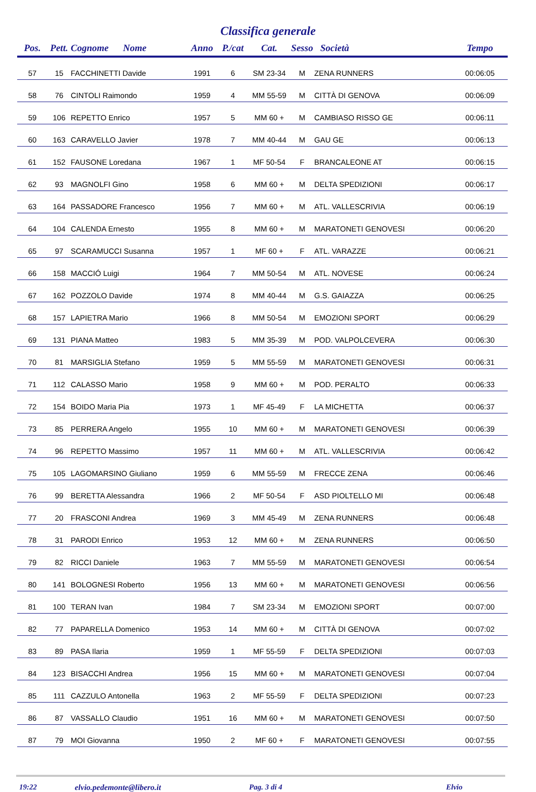Classifica generale
| Pos. | Pett. | Cognome Nome | Anno | P./cat | Cat. | Sesso | Società | Tempo |
| --- | --- | --- | --- | --- | --- | --- | --- | --- |
| 57 | 15 | FACCHINETTI Davide | 1991 | 6 | SM 23-34 | M | ZENA RUNNERS | 00:06:05 |
| 58 | 76 | CINTOLI Raimondo | 1959 | 4 | MM 55-59 | M | CITTÀ DI GENOVA | 00:06:09 |
| 59 | 106 | REPETTO Enrico | 1957 | 5 | MM 60 + | M | CAMBIASO RISSO GE | 00:06:11 |
| 60 | 163 | CARAVELLO Javier | 1978 | 7 | MM 40-44 | M | GAU GE | 00:06:13 |
| 61 | 152 | FAUSONE Loredana | 1967 | 1 | MF 50-54 | F | BRANCALEONE AT | 00:06:15 |
| 62 | 93 | MAGNOLFI Gino | 1958 | 6 | MM 60 + | M | DELTA SPEDIZIONI | 00:06:17 |
| 63 | 164 | PASSADORE Francesco | 1956 | 7 | MM 60 + | M | ATL. VALLESCRIVIA | 00:06:19 |
| 64 | 104 | CALENDA Ernesto | 1955 | 8 | MM 60 + | M | MARATONETI GENOVESI | 00:06:20 |
| 65 | 97 | SCARAMUCCI Susanna | 1957 | 1 | MF 60 + | F | ATL. VARAZZE | 00:06:21 |
| 66 | 158 | MACCIÓ Luigi | 1964 | 7 | MM 50-54 | M | ATL. NOVESE | 00:06:24 |
| 67 | 162 | POZZOLO Davide | 1974 | 8 | MM 40-44 | M | G.S. GAIAZZA | 00:06:25 |
| 68 | 157 | LAPIETRA Mario | 1966 | 8 | MM 50-54 | M | EMOZIONI SPORT | 00:06:29 |
| 69 | 131 | PIANA Matteo | 1983 | 5 | MM 35-39 | M | POD. VALPOLCEVERA | 00:06:30 |
| 70 | 81 | MARSIGLIA Stefano | 1959 | 5 | MM 55-59 | M | MARATONETI GENOVESI | 00:06:31 |
| 71 | 112 | CALASSO Mario | 1958 | 9 | MM 60 + | M | POD. PERALTO | 00:06:33 |
| 72 | 154 | BOIDO Maria Pia | 1973 | 1 | MF 45-49 | F | LA MICHETTA | 00:06:37 |
| 73 | 85 | PERRERA Angelo | 1955 | 10 | MM 60 + | M | MARATONETI GENOVESI | 00:06:39 |
| 74 | 96 | REPETTO Massimo | 1957 | 11 | MM 60 + | M | ATL. VALLESCRIVIA | 00:06:42 |
| 75 | 105 | LAGOMARSINO Giuliano | 1959 | 6 | MM 55-59 | M | FRECCE ZENA | 00:06:46 |
| 76 | 99 | BERETTA Alessandra | 1966 | 2 | MF 50-54 | F | ASD PIOLTELLO MI | 00:06:48 |
| 77 | 20 | FRASCONI Andrea | 1969 | 3 | MM 45-49 | M | ZENA RUNNERS | 00:06:48 |
| 78 | 31 | PARODI Enrico | 1953 | 12 | MM 60 + | M | ZENA RUNNERS | 00:06:50 |
| 79 | 82 | RICCI Daniele | 1963 | 7 | MM 55-59 | M | MARATONETI GENOVESI | 00:06:54 |
| 80 | 141 | BOLOGNESI Roberto | 1956 | 13 | MM 60 + | M | MARATONETI GENOVESI | 00:06:56 |
| 81 | 100 | TERAN Ivan | 1984 | 7 | SM 23-34 | M | EMOZIONI SPORT | 00:07:00 |
| 82 | 77 | PAPARELLA Domenico | 1953 | 14 | MM 60 + | M | CITTÀ DI GENOVA | 00:07:02 |
| 83 | 89 | PASA Ilaria | 1959 | 1 | MF 55-59 | F | DELTA SPEDIZIONI | 00:07:03 |
| 84 | 123 | BISACCHI Andrea | 1956 | 15 | MM 60 + | M | MARATONETI GENOVESI | 00:07:04 |
| 85 | 111 | CAZZULO Antonella | 1963 | 2 | MF 55-59 | F | DELTA SPEDIZIONI | 00:07:23 |
| 86 | 87 | VASSALLO Claudio | 1951 | 16 | MM 60 + | M | MARATONETI GENOVESI | 00:07:50 |
| 87 | 79 | MOI Giovanna | 1950 | 2 | MF 60 + | F | MARATONETI GENOVESI | 00:07:55 |
19:22 elvio.pedemonte@libero.it Pag. 3 di 4 Elvio